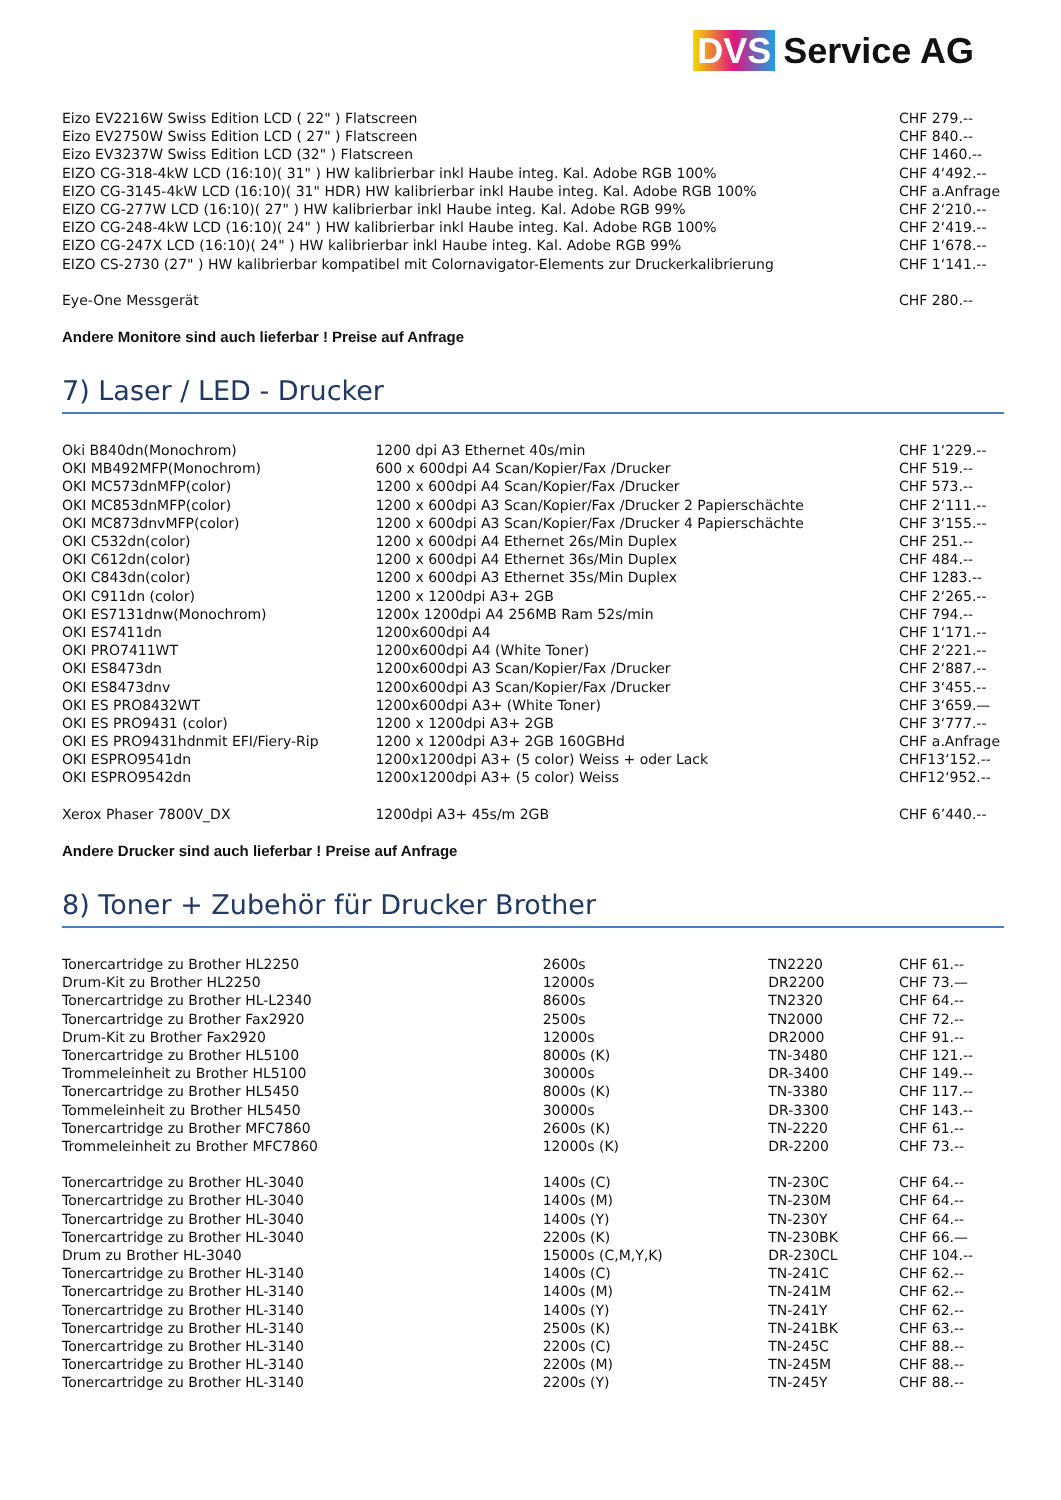DVS Service AG
| Eizo EV2216W Swiss Edition LCD ( 22" ) Flatscreen | CHF 279.-- |
| Eizo EV2750W Swiss Edition LCD ( 27" ) Flatscreen | CHF 840.-- |
| Eizo EV3237W Swiss Edition LCD (32" ) Flatscreen | CHF 1460.-- |
| EIZO CG-318-4kW LCD (16:10)( 31" ) HW kalibrierbar inkl Haube integ. Kal. Adobe RGB 100% | CHF 4‘492.-- |
| EIZO CG-3145-4kW LCD (16:10)( 31" HDR) HW kalibrierbar inkl Haube integ. Kal. Adobe RGB 100% | CHF a.Anfrage |
| EIZO CG-277W LCD (16:10)( 27" ) HW kalibrierbar inkl Haube integ. Kal. Adobe RGB 99% | CHF 2‘210.-- |
| EIZO CG-248-4kW LCD (16:10)( 24" ) HW kalibrierbar inkl Haube integ. Kal. Adobe RGB 100% | CHF 2‘419.-- |
| EIZO CG-247X LCD (16:10)( 24" ) HW kalibrierbar inkl Haube integ. Kal. Adobe RGB 99% | CHF 1‘678.-- |
| EIZO CS-2730 (27" ) HW kalibrierbar kompatibel mit Colornavigator-Elements zur Druckerkalibrierung | CHF 1‘141.-- |
| Eye-One Messgerät | CHF 280.-- |
Andere Monitore sind auch lieferbar ! Preise auf Anfrage
7) Laser / LED - Drucker
| Oki B840dn(Monochrom) | 1200 dpi A3 Ethernet 40s/min | CHF 1‘229.-- |
| OKI MB492MFP(Monochrom) | 600 x 600dpi A4 Scan/Kopier/Fax /Drucker | CHF 519.-- |
| OKI MC573dnMFP(color) | 1200 x 600dpi A4 Scan/Kopier/Fax /Drucker | CHF 573.-- |
| OKI MC853dnMFP(color) | 1200 x 600dpi A3 Scan/Kopier/Fax /Drucker 2 Papierschächte | CHF 2‘111.-- |
| OKI MC873dnvMFP(color) | 1200 x 600dpi A3 Scan/Kopier/Fax /Drucker 4 Papierschächte | CHF 3‘155.-- |
| OKI C532dn(color) | 1200 x 600dpi A4 Ethernet 26s/Min Duplex | CHF 251.-- |
| OKI C612dn(color) | 1200 x 600dpi A4 Ethernet 36s/Min Duplex | CHF 484.-- |
| OKI C843dn(color) | 1200 x 600dpi A3 Ethernet 35s/Min Duplex | CHF 1283.-- |
| OKI C911dn (color) | 1200 x 1200dpi A3+ 2GB | CHF 2‘265.-- |
| OKI ES7131dnw(Monochrom) | 1200x 1200dpi A4 256MB Ram 52s/min | CHF 794.-- |
| OKI ES7411dn | 1200x600dpi A4 | CHF 1‘171.-- |
| OKI PRO7411WT | 1200x600dpi A4 (White Toner) | CHF 2‘221.-- |
| OKI ES8473dn | 1200x600dpi A3 Scan/Kopier/Fax /Drucker | CHF 2‘887.-- |
| OKI ES8473dnv | 1200x600dpi A3 Scan/Kopier/Fax /Drucker | CHF 3‘455.-- |
| OKI ES PRO8432WT | 1200x600dpi A3+ (White Toner) | CHF 3‘659.— |
| OKI ES PRO9431 (color) | 1200 x 1200dpi A3+ 2GB | CHF 3‘777.-- |
| OKI ES PRO9431hdnmit EFI/Fiery-Rip | 1200 x 1200dpi A3+ 2GB 160GBHd | CHF a.Anfrage |
| OKI ESPRO9541dn | 1200x1200dpi A3+ (5 color) Weiss + oder Lack | CHF13‘152.-- |
| OKI ESPRO9542dn | 1200x1200dpi A3+ (5 color) Weiss | CHF12‘952.-- |
| Xerox Phaser 7800V_DX | 1200dpi A3+ 45s/m 2GB | CHF 6’440.-- |
Andere Drucker sind auch lieferbar ! Preise auf Anfrage
8) Toner + Zubehör für Drucker Brother
| Tonercartridge zu Brother HL2250 | 2600s | TN2220 | CHF 61.-- |
| Drum-Kit zu Brother HL2250 | 12000s | DR2200 | CHF 73.— |
| Tonercartridge zu Brother HL-L2340 | 8600s | TN2320 | CHF 64.-- |
| Tonercartridge zu Brother Fax2920 | 2500s | TN2000 | CHF 72.-- |
| Drum-Kit zu Brother Fax2920 | 12000s | DR2000 | CHF 91.-- |
| Tonercartridge zu Brother HL5100 | 8000s (K) | TN-3480 | CHF 121.-- |
| Trommeleinheit zu Brother HL5100 | 30000s | DR-3400 | CHF 149.-- |
| Tonercartridge zu Brother HL5450 | 8000s (K) | TN-3380 | CHF 117.-- |
| Tommeleinheit zu Brother HL5450 | 30000s | DR-3300 | CHF 143.-- |
| Tonercartridge zu Brother MFC7860 | 2600s (K) | TN-2220 | CHF 61.-- |
| Trommeleinheit zu Brother MFC7860 | 12000s (K) | DR-2200 | CHF 73.-- |
| Tonercartridge zu Brother HL-3040 | 1400s (C) | TN-230C | CHF 64.-- |
| Tonercartridge zu Brother HL-3040 | 1400s (M) | TN-230M | CHF 64.-- |
| Tonercartridge zu Brother HL-3040 | 1400s (Y) | TN-230Y | CHF 64.-- |
| Tonercartridge zu Brother HL-3040 | 2200s (K) | TN-230BK | CHF 66.— |
| Drum zu Brother HL-3040 | 15000s (C,M,Y,K) | DR-230CL | CHF 104.-- |
| Tonercartridge zu Brother HL-3140 | 1400s (C) | TN-241C | CHF 62.-- |
| Tonercartridge zu Brother HL-3140 | 1400s (M) | TN-241M | CHF 62.-- |
| Tonercartridge zu Brother HL-3140 | 1400s (Y) | TN-241Y | CHF 62.-- |
| Tonercartridge zu Brother HL-3140 | 2500s (K) | TN-241BK | CHF 63.-- |
| Tonercartridge zu Brother HL-3140 | 2200s (C) | TN-245C | CHF 88.-- |
| Tonercartridge zu Brother HL-3140 | 2200s (M) | TN-245M | CHF 88.-- |
| Tonercartridge zu Brother HL-3140 | 2200s (Y) | TN-245Y | CHF 88.-- |